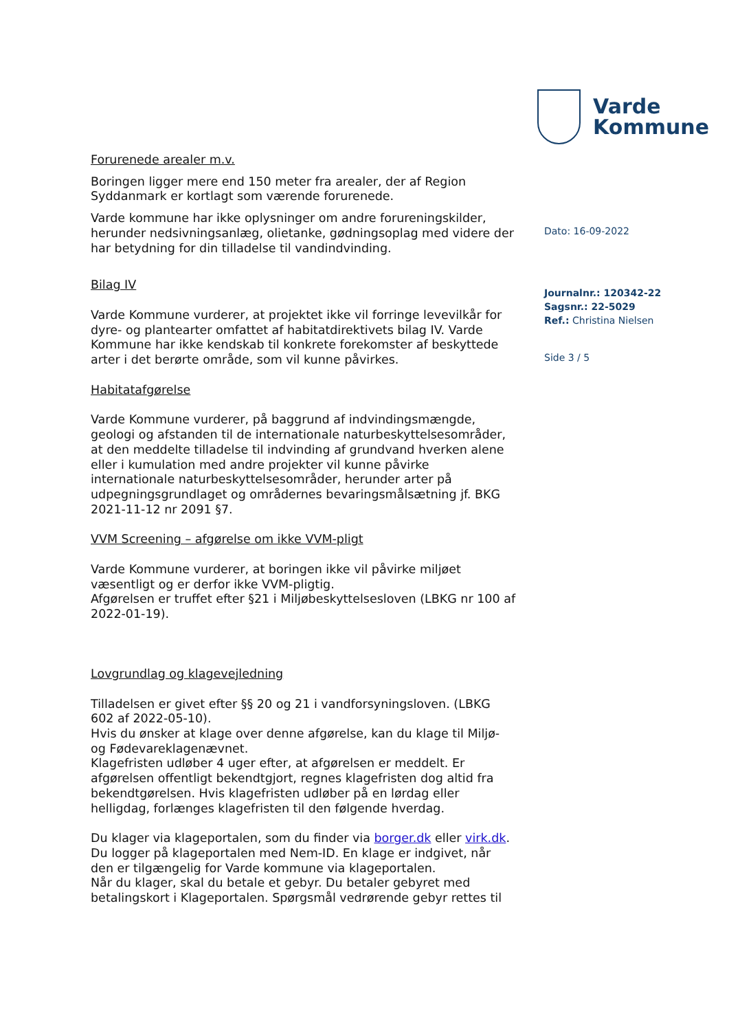Forurenede arealer m.v.
Boringen ligger mere end 150 meter fra arealer, der af Region Syddanmark er kortlagt som værende forurenede.
Varde kommune har ikke oplysninger om andre forureningskilder, herunder nedsivningsanlæg, olietanke, gødningsoplag med videre der har betydning for din tilladelse til vandindvinding.
Bilag IV
Varde Kommune vurderer, at projektet ikke vil forringe levevilkår for dyre- og plantearter omfattet af habitatdirektivets bilag IV. Varde Kommune har ikke kendskab til konkrete forekomster af beskyttede arter i det berørte område, som vil kunne påvirkes.
Habitatafgørelse
Varde Kommune vurderer, på baggrund af indvindingsmængde, geologi og afstanden til de internationale naturbeskyttelsesområder, at den meddelte tilladelse til indvinding af grundvand hverken alene eller i kumulation med andre projekter vil kunne påvirke internationale naturbeskyttelsesområder, herunder arter på udpegningsgrundlaget og områdernes bevaringsmålsætning jf. BKG 2021-11-12 nr 2091 §7.
VVM Screening – afgørelse om ikke VVM-pligt
Varde Kommune vurderer, at boringen ikke vil påvirke miljøet væsentligt og er derfor ikke VVM-pligtig.
Afgørelsen er truffet efter §21 i Miljøbeskyttelsesloven (LBKG nr 100 af 2022-01-19).
Lovgrundlag og klagevejledning
Tilladelsen er givet efter §§ 20 og 21 i vandforsyningsloven. (LBKG 602 af 2022-05-10).
Hvis du ønsker at klage over denne afgørelse, kan du klage til Miljø- og Fødevareklagenævnet.
Klagefristen udløber 4 uger efter, at afgørelsen er meddelt. Er afgørelsen offentligt bekendtgjort, regnes klagefristen dog altid fra bekendtgørelsen. Hvis klagefristen udløber på en lørdag eller helligdag, forlænges klagefristen til den følgende hverdag.
Du klager via klageportalen, som du finder via borger.dk eller virk.dk.
Du logger på klageportalen med Nem-ID. En klage er indgivet, når den er tilgængelig for Varde kommune via klageportalen.
Når du klager, skal du betale et gebyr. Du betaler gebyret med betalingskort i Klageportalen. Spørgsmål vedrørende gebyr rettes til
Varde
Kommune
Dato: 16-09-2022
Journalnr.: 120342-22
Sagsnr.: 22-5029
Ref.: Christina Nielsen
Side 3 / 5